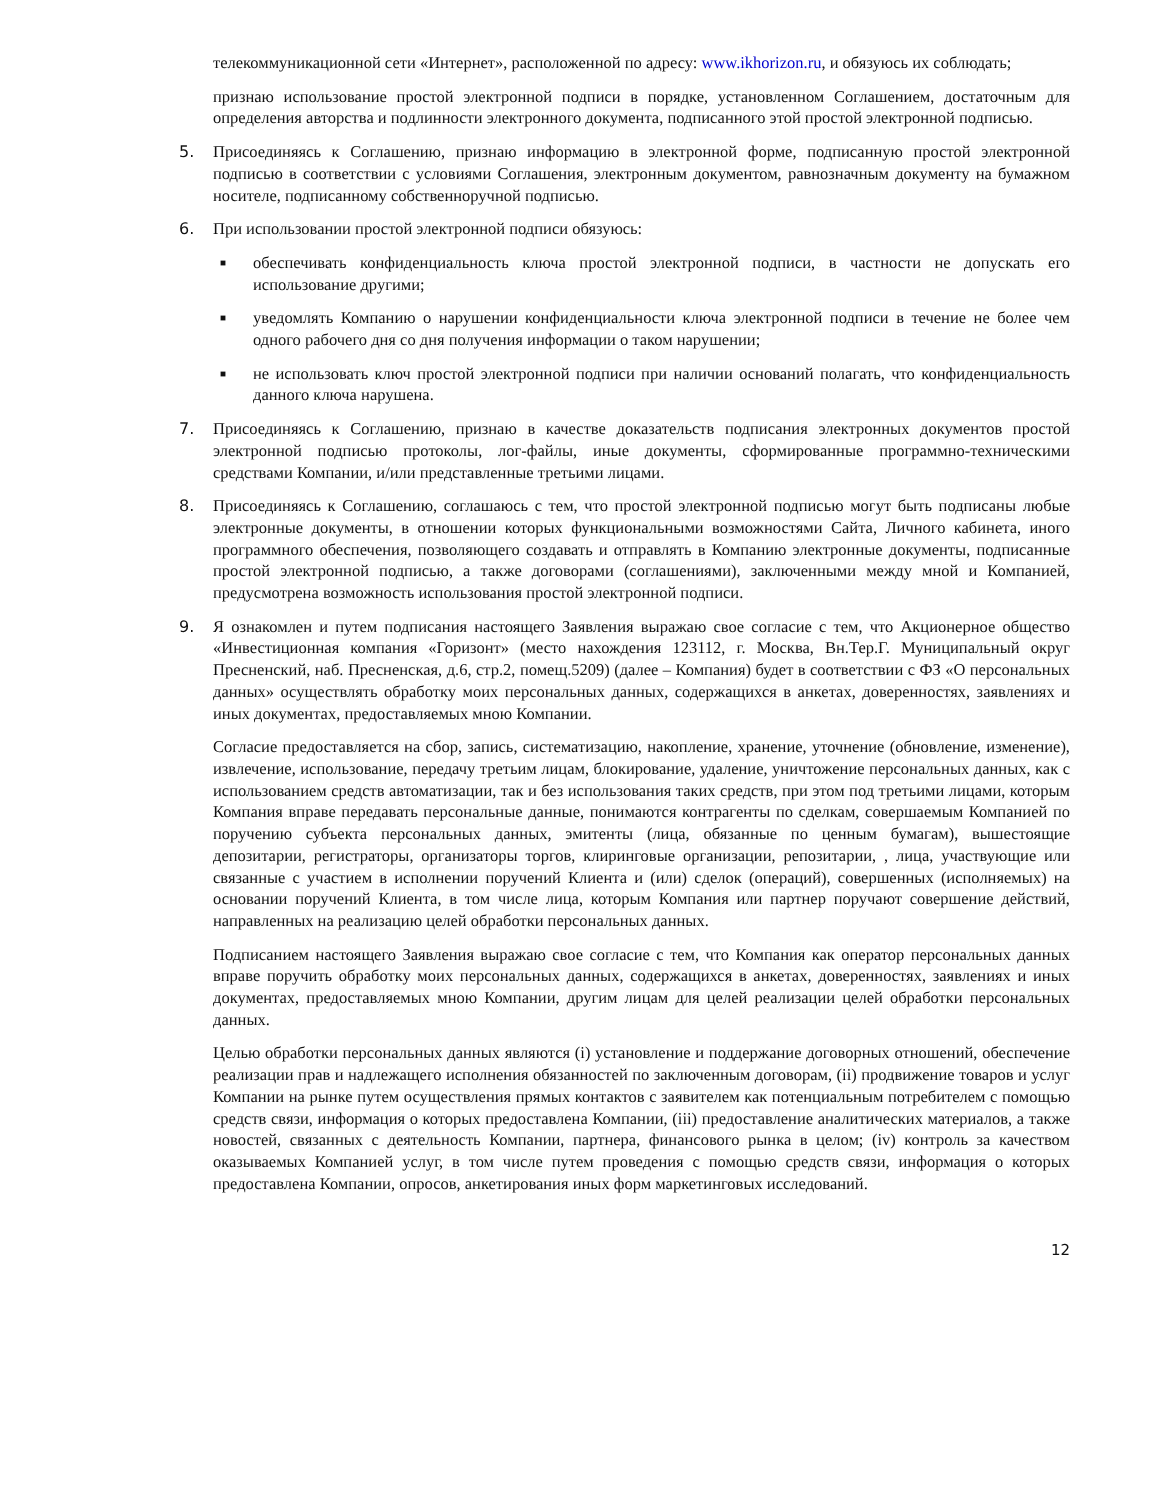телекоммуникационной сети «Интернет», расположенной по адресу: www.ikhorizon.ru, и обязуюсь их соблюдать;
признаю использование простой электронной подписи в порядке, установленном Соглашением, достаточным для определения авторства и подлинности электронного документа, подписанного этой простой электронной подписью.
5. Присоединяясь к Соглашению, признаю информацию в электронной форме, подписанную простой электронной подписью в соответствии с условиями Соглашения, электронным документом, равнозначным документу на бумажном носителе, подписанному собственноручной подписью.
6. При использовании простой электронной подписи обязуюсь:
■
обеспечивать конфиденциальность ключа простой электронной подписи, в частности не допускать его использование другими;
■
уведомлять Компанию о нарушении конфиденциальности ключа электронной подписи в течение не более чем одного рабочего дня со дня получения информации о таком нарушении;
■
не использовать ключ простой электронной подписи при наличии оснований полагать, что конфиденциальность данного ключа нарушена.
7. Присоединяясь к Соглашению, признаю в качестве доказательств подписания электронных документов простой электронной подписью протоколы, лог-файлы, иные документы, сформированные программно-техническими средствами Компании, и/или представленные третьими лицами.
8. Присоединяясь к Соглашению, соглашаюсь с тем, что простой электронной подписью могут быть подписаны любые электронные документы, в отношении которых функциональными возможностями Сайта, Личного кабинета, иного программного обеспечения, позволяющего создавать и отправлять в Компанию электронные документы, подписанные простой электронной подписью, а также договорами (соглашениями), заключенными между мной и Компанией, предусмотрена возможность использования простой электронной подписи.
9. Я ознакомлен и путем подписания настоящего Заявления выражаю свое согласие с тем, что Акционерное общество «Инвестиционная компания «Горизонт» (место нахождения 123112, г. Москва, Вн.Тер.Г. Муниципальный округ Пресненский, наб. Пресненская, д.6, стр.2, помещ.5209) (далее – Компания) будет в соответствии с ФЗ «О персональных данных» осуществлять обработку моих персональных данных, содержащихся в анкетах, доверенностях, заявлениях и иных документах, предоставляемых мною Компании.
Согласие предоставляется на сбор, запись, систематизацию, накопление, хранение, уточнение (обновление, изменение), извлечение, использование, передачу третьим лицам, блокирование, удаление, уничтожение персональных данных, как с использованием средств автоматизации, так и без использования таких средств, при этом под третьими лицами, которым Компания вправе передавать персональные данные, понимаются контрагенты по сделкам, совершаемым Компанией по поручению субъекта персональных данных, эмитенты (лица, обязанные по ценным бумагам), вышестоящие депозитарии, регистраторы, организаторы торгов, клиринговые организации, репозитарии, , лица, участвующие или связанные с участием в исполнении поручений Клиента и (или) сделок (операций), совершенных (исполняемых) на основании поручений Клиента, в том числе лица, которым Компания или партнер поручают совершение действий, направленных на реализацию целей обработки персональных данных.
Подписанием настоящего Заявления выражаю свое согласие с тем, что Компания как оператор персональных данных вправе поручить обработку моих персональных данных, содержащихся в анкетах, доверенностях, заявлениях и иных документах, предоставляемых мною Компании, другим лицам для целей реализации целей обработки персональных данных.
Целью обработки персональных данных являются (i) установление и поддержание договорных отношений, обеспечение реализации прав и надлежащего исполнения обязанностей по заключенным договорам, (ii) продвижение товаров и услуг Компании на рынке путем осуществления прямых контактов с заявителем как потенциальным потребителем с помощью средств связи, информация о которых предоставлена Компании, (iii) предоставление аналитических материалов, а также новостей, связанных с деятельность Компании, партнера, финансового рынка в целом; (iv) контроль за качеством оказываемых Компанией услуг, в том числе путем проведения с помощью средств связи, информация о которых предоставлена Компании, опросов, анкетирования иных форм маркетинговых исследований.
12